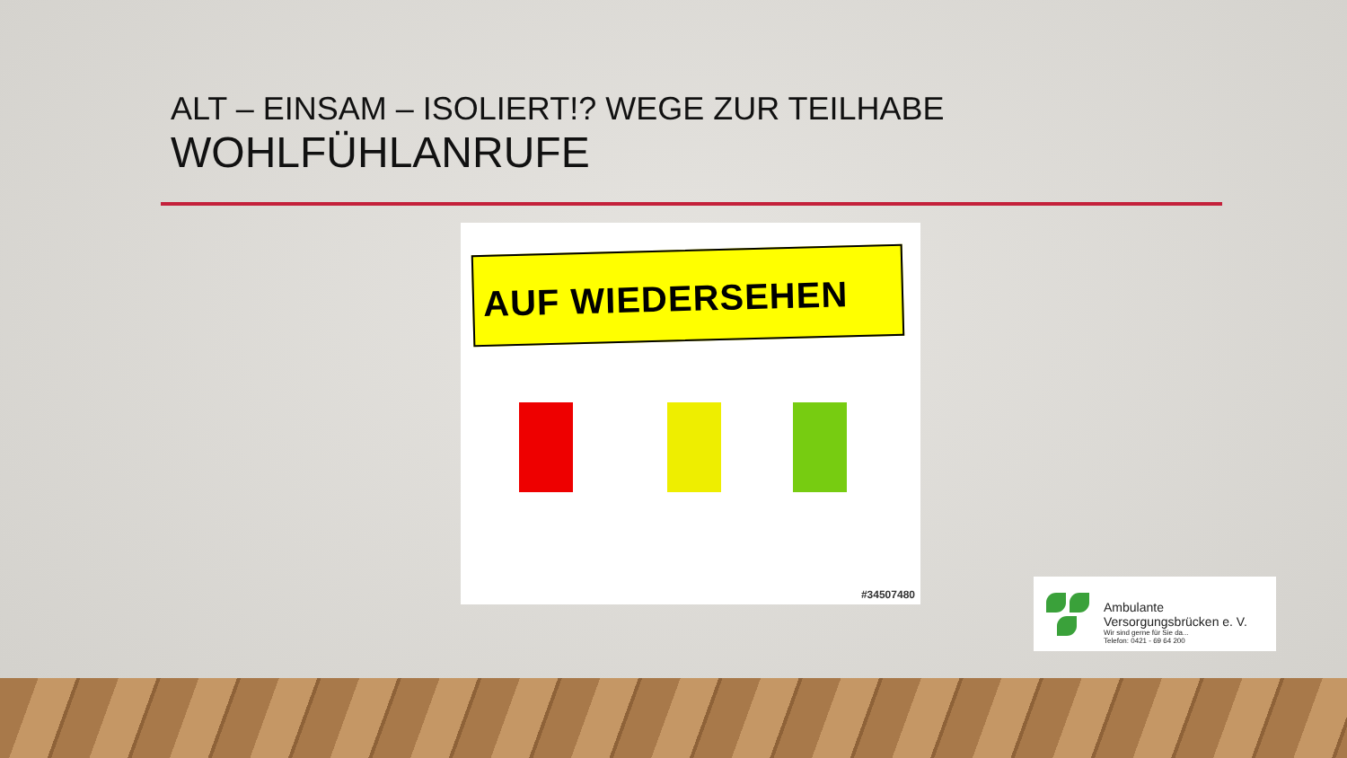ALT – EINSAM – ISOLIERT!? WEGE ZUR TEILHABE
WOHLFÜHLANRUFE
AUF WIEDERSEHEN
#34507480
Ambulante
Versorgungsbrücken e. V.
Wir sind gerne für Sie da...
Telefon: 0421 - 69 64 200